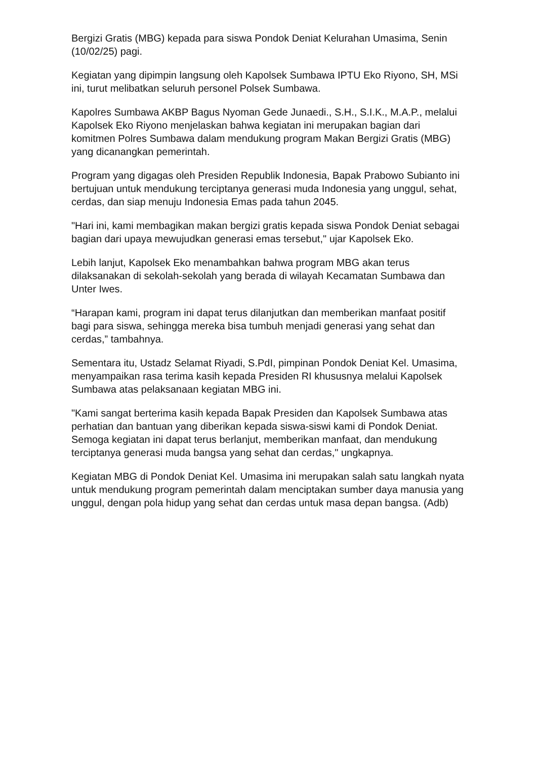Bergizi Gratis (MBG) kepada para siswa Pondok Deniat Kelurahan Umasima, Senin (10/02/25) pagi.
Kegiatan yang dipimpin langsung oleh Kapolsek Sumbawa IPTU Eko Riyono, SH, MSi ini, turut melibatkan seluruh personel Polsek Sumbawa.
Kapolres Sumbawa AKBP Bagus Nyoman Gede Junaedi., S.H., S.I.K., M.A.P., melalui Kapolsek Eko Riyono menjelaskan bahwa kegiatan ini merupakan bagian dari komitmen Polres Sumbawa dalam mendukung program Makan Bergizi Gratis (MBG) yang dicanangkan pemerintah.
Program yang digagas oleh Presiden Republik Indonesia, Bapak Prabowo Subianto ini bertujuan untuk mendukung terciptanya generasi muda Indonesia yang unggul, sehat, cerdas, dan siap menuju Indonesia Emas pada tahun 2045.
"Hari ini, kami membagikan makan bergizi gratis kepada siswa Pondok Deniat sebagai bagian dari upaya mewujudkan generasi emas tersebut," ujar Kapolsek Eko.
Lebih lanjut, Kapolsek Eko menambahkan bahwa program MBG akan terus dilaksanakan di sekolah-sekolah yang berada di wilayah Kecamatan Sumbawa dan Unter Iwes.
“Harapan kami, program ini dapat terus dilanjutkan dan memberikan manfaat positif bagi para siswa, sehingga mereka bisa tumbuh menjadi generasi yang sehat dan cerdas,” tambahnya.
Sementara itu, Ustadz Selamat Riyadi, S.PdI, pimpinan Pondok Deniat Kel. Umasima, menyampaikan rasa terima kasih kepada Presiden RI khususnya melalui Kapolsek Sumbawa atas pelaksanaan kegiatan MBG ini.
"Kami sangat berterima kasih kepada Bapak Presiden dan Kapolsek Sumbawa atas perhatian dan bantuan yang diberikan kepada siswa-siswi kami di Pondok Deniat. Semoga kegiatan ini dapat terus berlanjut, memberikan manfaat, dan mendukung terciptanya generasi muda bangsa yang sehat dan cerdas," ungkapnya.
Kegiatan MBG di Pondok Deniat Kel. Umasima ini merupakan salah satu langkah nyata untuk mendukung program pemerintah dalam menciptakan sumber daya manusia yang unggul, dengan pola hidup yang sehat dan cerdas untuk masa depan bangsa. (Adb)